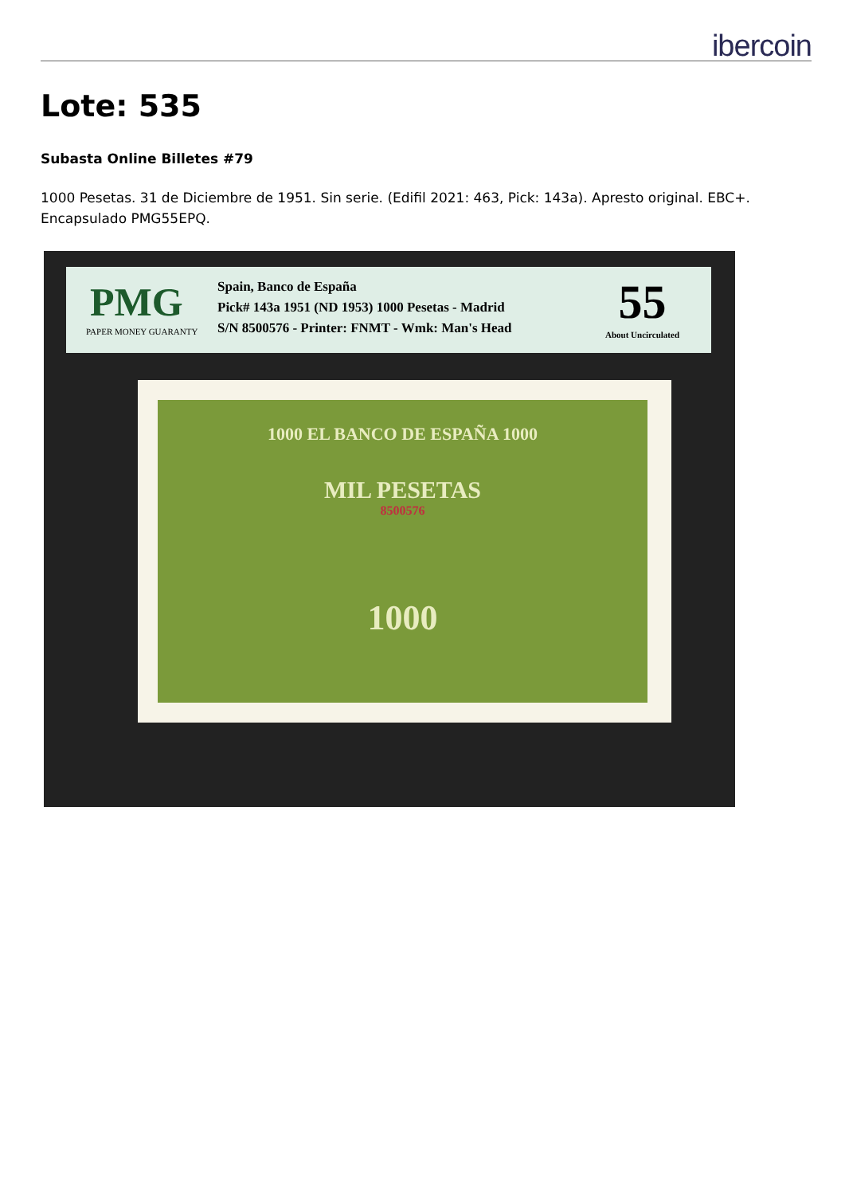ibercoin
Lote: 535
Subasta Online Billetes #79
1000 Pesetas. 31 de Diciembre de 1951. Sin serie. (Edifil 2021: 463, Pick: 143a). Apresto original. EBC+. Encapsulado PMG55EPQ.
PMG
PAPER MONEY GUARANTY
Spain, Banco de España
Pick# 143a 1951 (ND 1953) 1000 Pesetas - Madrid
S/N 8500576 - Printer: FNMT - Wmk: Man's Head
55
About Uncirculated
1000 EL BANCO DE ESPAÑA 1000
MIL PESETAS
8500576
1000